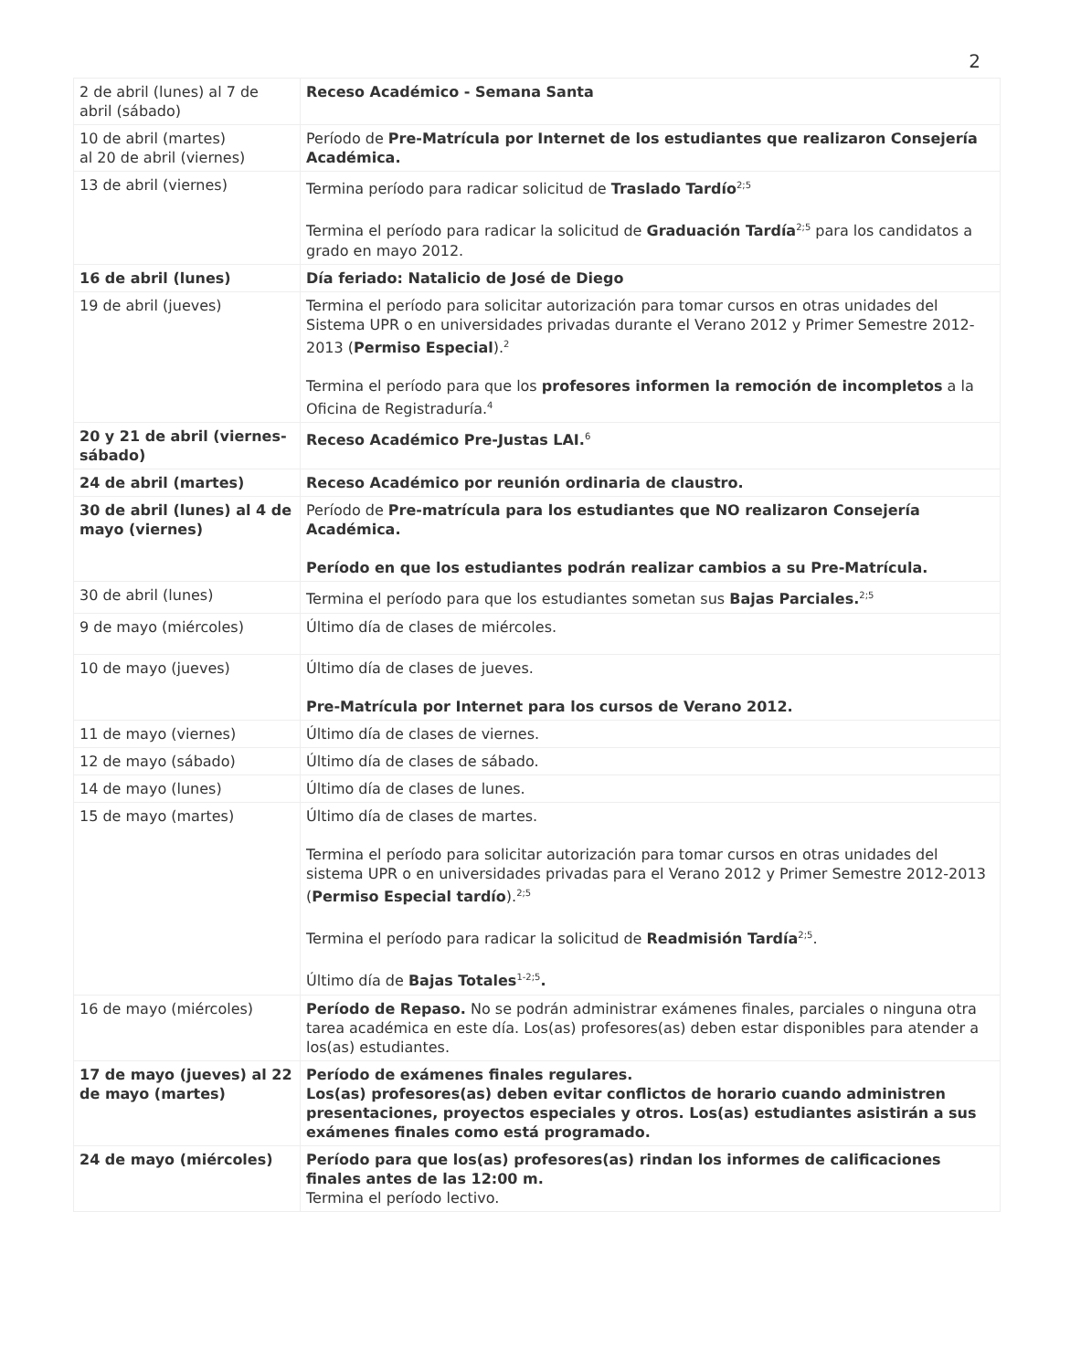2
| 2 de abril (lunes) al 7 de abril (sábado) | Receso Académico - Semana Santa |
| 10 de abril (martes) al 20 de abril (viernes) | Período de Pre-Matrícula por Internet de los estudiantes que realizaron Consejería Académica. |
| 13 de abril (viernes) | Termina período para radicar solicitud de Traslado Tardío<sup>2;5</sup> Termina el período para radicar la solicitud de Graduación Tardía<sup>2;5</sup> para los candidatos a grado en mayo 2012. |
| 16 de abril (lunes) | Día feriado: Natalicio de José de Diego |
| 19 de abril (jueves) | Termina el período para solicitar autorización para tomar cursos en otras unidades del Sistema UPR o en universidades privadas durante el Verano 2012 y Primer Semestre 2012-2013 ( Permiso Especial ).<sup>2</sup> Termina el período para que los profesores informen la remoción de incompletos a la Oficina de Registraduría.<sup>4</sup> |
| 20 y 21 de abril (viernes-sábado) | Receso Académico Pre-Justas LAI.<sup>6</sup> |
| 24 de abril (martes) | Receso Académico por reunión ordinaria de claustro. |
| 30 de abril (lunes) al 4 de mayo (viernes) | Período de Pre-matrícula para los estudiantes que NO realizaron Consejería Académica. Período en que los estudiantes podrán realizar cambios a su Pre-Matrícula. |
| 30 de abril (lunes) | Termina el período para que los estudiantes sometan sus Bajas Parciales.<sup>2;5</sup> |
| 9 de mayo (miércoles) | Último día de clases de miércoles. |
| 10 de mayo (jueves) | Último día de clases de jueves. Pre-Matrícula por Internet para los cursos de Verano 2012. |
| 11 de mayo (viernes) | Último día de clases de viernes. |
| 12 de mayo (sábado) | Último día de clases de sábado. |
| 14 de mayo (lunes) | Último día de clases de lunes. |
| 15 de mayo (martes) | Último día de clases de martes. Termina el período para solicitar autorización para tomar cursos en otras unidades del sistema UPR o en universidades privadas para el Verano 2012 y Primer Semestre 2012-2013 ( Permiso Especial tardío ).<sup>2;5</sup> Termina el período para radicar la solicitud de Readmisión Tardía<sup>2;5</sup>. Último día de Bajas Totales<sup>1-2;5</sup> . |
| 16 de mayo (miércoles) | Período de Repaso. No se podrán administrar exámenes finales, parciales o ninguna otra tarea académica en este día. Los(as) profesores(as) deben estar disponibles para atender a los(as) estudiantes. |
| 17 de mayo (jueves) al 22 de mayo (martes) | Período de exámenes finales regulares. Los(as) profesores(as) deben evitar conflictos de horario cuando administren presentaciones, proyectos especiales y otros. Los(as) estudiantes asistirán a sus exámenes finales como está programado. |
| 24 de mayo (miércoles) | Período para que los(as) profesores(as) rindan los informes de calificaciones finales antes de las 12:00 m. Termina el período lectivo. |